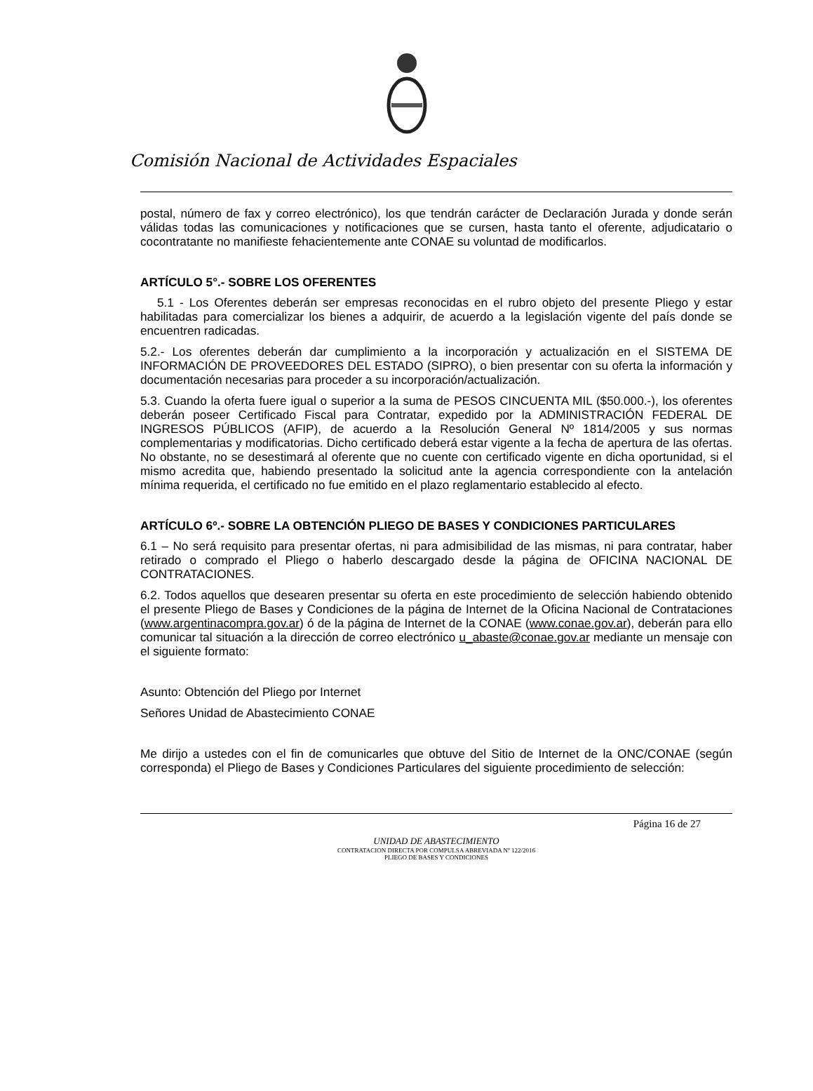Comisión Nacional de Actividades Espaciales
postal, número de fax y correo electrónico), los que tendrán carácter de Declaración Jurada y donde serán válidas todas las comunicaciones y notificaciones que se cursen, hasta tanto el oferente, adjudicatario o cocontratante no manifieste fehacientemente ante CONAE su voluntad de modificarlos.
ARTÍCULO 5°.- SOBRE LOS OFERENTES
5.1 - Los Oferentes deberán ser empresas reconocidas en el rubro objeto del presente Pliego y estar habilitadas para comercializar los bienes a adquirir, de acuerdo a la legislación vigente del país donde se encuentren radicadas.
5.2.- Los oferentes deberán dar cumplimiento a la incorporación y actualización en el SISTEMA DE INFORMACIÓN DE PROVEEDORES DEL ESTADO (SIPRO), o bien presentar con su oferta la información y documentación necesarias para proceder a su incorporación/actualización.
5.3. Cuando la oferta fuere igual o superior a la suma de PESOS CINCUENTA MIL ($50.000.-), los oferentes deberán poseer Certificado Fiscal para Contratar, expedido por la ADMINISTRACIÓN FEDERAL DE INGRESOS PÚBLICOS (AFIP), de acuerdo a la Resolución General Nº 1814/2005 y sus normas complementarias y modificatorias. Dicho certificado deberá estar vigente a la fecha de apertura de las ofertas. No obstante, no se desestimará al oferente que no cuente con certificado vigente en dicha oportunidad, si el mismo acredita que, habiendo presentado la solicitud ante la agencia correspondiente con la antelación mínima requerida, el certificado no fue emitido en el plazo reglamentario establecido al efecto.
ARTÍCULO 6º.- SOBRE LA OBTENCIÓN PLIEGO DE BASES Y CONDICIONES PARTICULARES
6.1 – No será requisito para presentar ofertas, ni para admisibilidad de las mismas, ni para contratar, haber retirado o comprado el Pliego o haberlo descargado desde la página de OFICINA NACIONAL DE CONTRATACIONES.
6.2. Todos aquellos que desearen presentar su oferta en este procedimiento de selección habiendo obtenido el presente Pliego de Bases y Condiciones de la página de Internet de la Oficina Nacional de Contrataciones (www.argentinacompra.gov.ar) ó de la página de Internet de la CONAE (www.conae.gov.ar), deberán para ello comunicar tal situación a la dirección de correo electrónico u_abaste@conae.gov.ar mediante un mensaje con el siguiente formato:
Asunto: Obtención del Pliego por Internet
Señores Unidad de Abastecimiento CONAE
Me dirijo a ustedes con el fin de comunicarles que obtuve del Sitio de Internet de la ONC/CONAE (según corresponda) el Pliego de Bases y Condiciones Particulares del siguiente procedimiento de selección:
Página 16 de 27
UNIDAD DE ABASTECIMIENTO
CONTRATACION DIRECTA POR COMPULSA ABREVIADA Nº 122/2016
PLIEGO DE BASES Y CONDICIONES